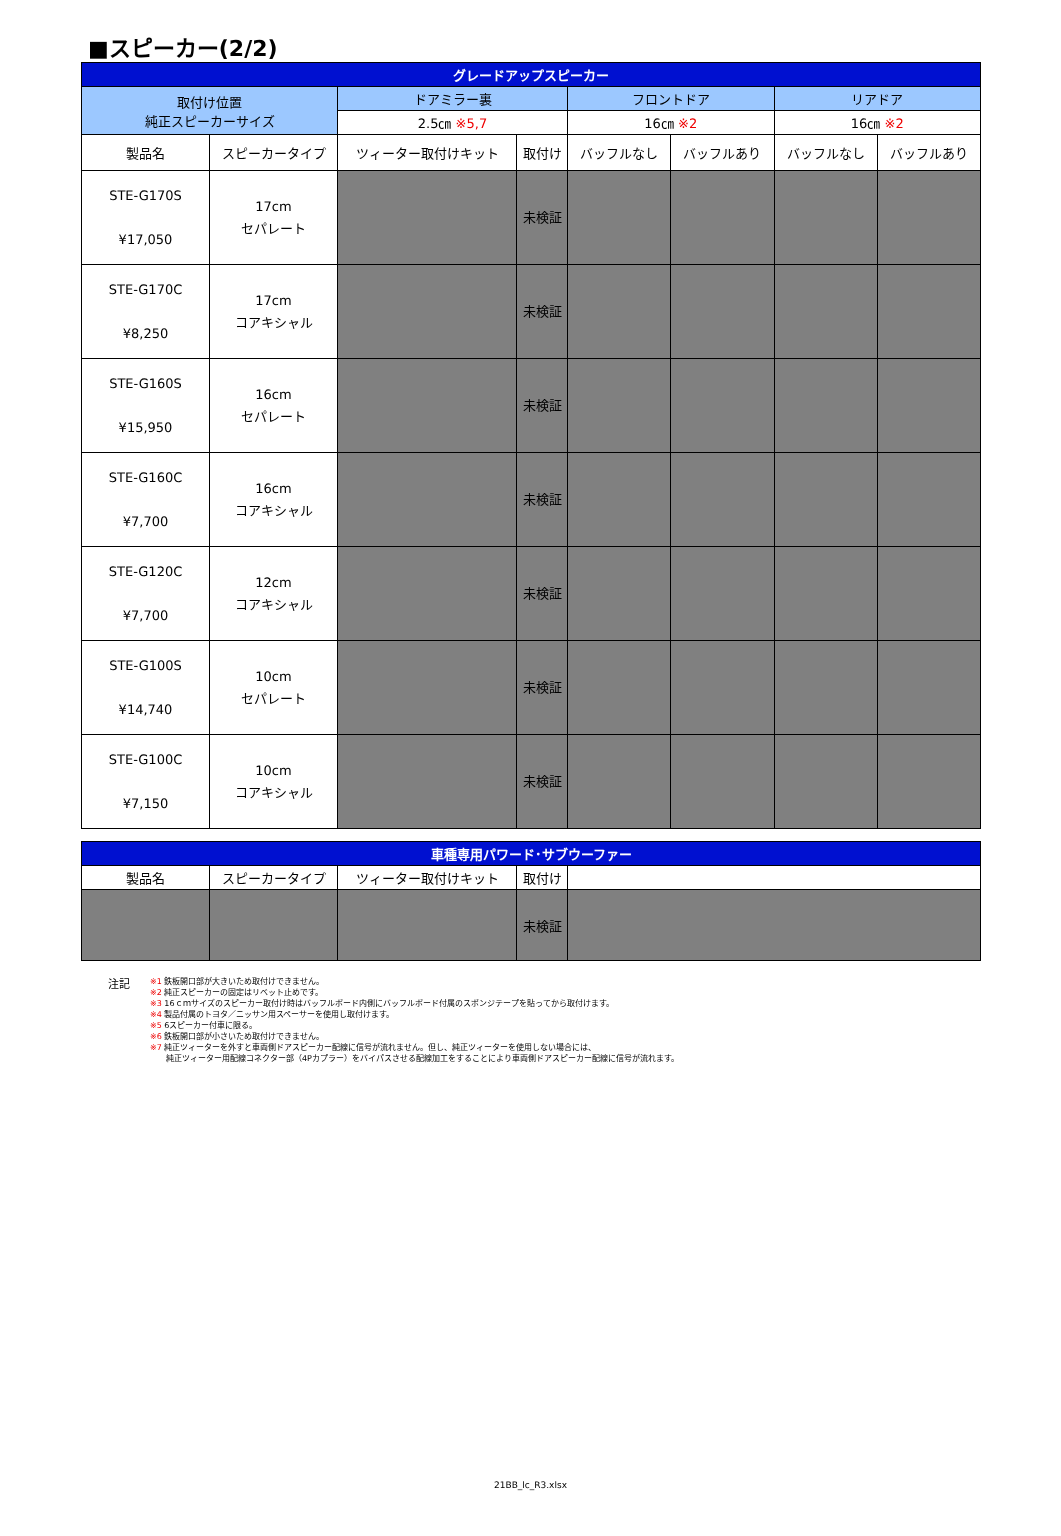■スピーカー(2/2)
| グレードアップスピーカー | | | | | | | |
| --- | --- | --- | --- | --- | --- | --- | --- |
| 取付け位置 純正スピーカーサイズ | | ドアミラー裏 | | フロントドア | | リアドア | |
| | | 2.5㎝ ※5,7 | | 16㎝ ※2 | | 16㎝ ※2 | |
| 製品名 | スピーカータイプ | ツィーター取付けキット | 取付け | バッフルなし | バッフルあり | バッフルなし | バッフルあり |
| STE-G170S ¥17,050 | 17cm セパレート | | 未検証 | | | | |
| STE-G170C ¥8,250 | 17cm コアキシャル | | 未検証 | | | | |
| STE-G160S ¥15,950 | 16cm セパレート | | 未検証 | | | | |
| STE-G160C ¥7,700 | 16cm コアキシャル | | 未検証 | | | | |
| STE-G120C ¥7,700 | 12cm コアキシャル | | 未検証 | | | | |
| STE-G100S ¥14,740 | 10cm セパレート | | 未検証 | | | | |
| STE-G100C ¥7,150 | 10cm コアキシャル | | 未検証 | | | | |
| 車種専用パワード･サブウーファー | | | | |
| --- | --- | --- | --- | --- |
| 製品名 | スピーカータイプ | ツィーター取付けキット | 取付け | |
| | | | 未検証 | |
注記
※1 鉄板開口部が大きいため取付けできません。
※2 純正スピーカーの固定はリベット止めです。
※3 16ｃｍサイズのスピーカー取付け時はバッフルボード内側にバッフルボード付属のスポンジテープを貼ってから取付けます。
※4 製品付属のトヨタ／ニッサン用スペーサーを使用し取付けます。
※5 6スピーカー付車に限る。
※6 鉄板開口部が小さいため取付けできません。
※7 純正ツィーターを外すと車両側ドアスピーカー配線に信号が流れません。但し、純正ツィーターを使用しない場合には、
　　純正ツィーター用配線コネクター部（4Pカプラー）をバイパスさせる配線加工をすることにより車両側ドアスピーカー配線に信号が流れます。
21BB_lc_R3.xlsx